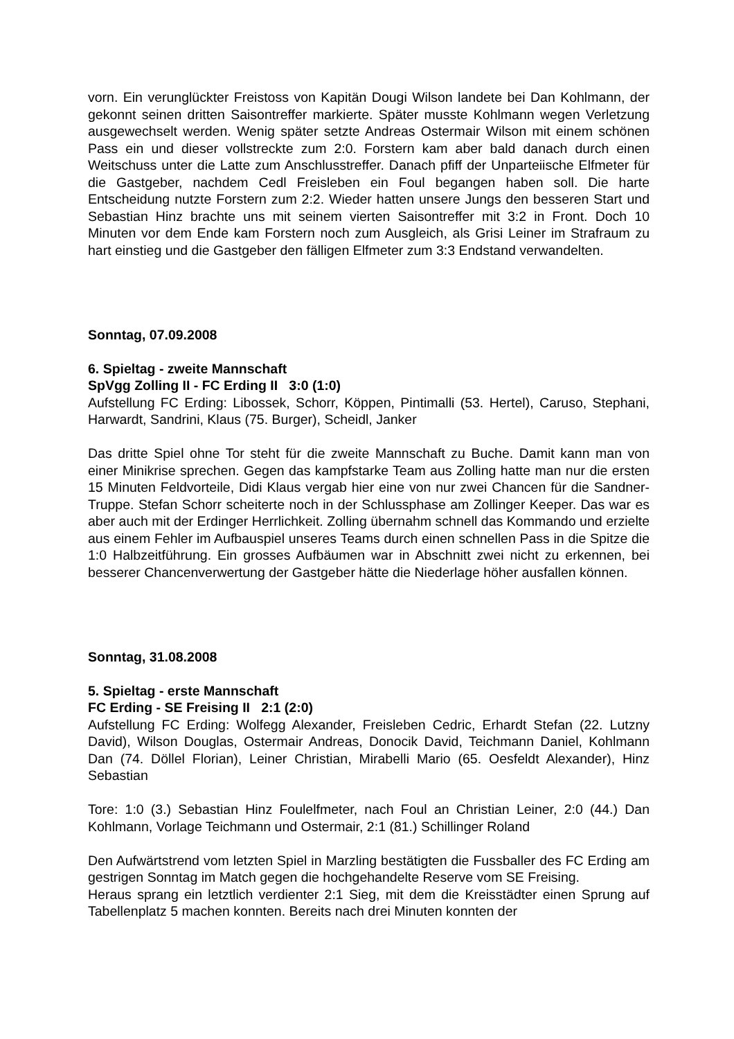vorn. Ein verunglückter Freistoss von Kapitän Dougi Wilson landete bei Dan Kohlmann, der gekonnt seinen dritten Saisontreffer markierte. Später musste Kohlmann wegen Verletzung ausgewechselt werden. Wenig später setzte Andreas Ostermair Wilson mit einem schönen Pass ein und dieser vollstreckte zum 2:0. Forstern kam aber bald danach durch einen Weitschuss unter die Latte zum Anschlusstreffer. Danach pfiff der Unparteiische Elfmeter für die Gastgeber, nachdem Cedl Freisleben ein Foul begangen haben soll. Die harte Entscheidung nutzte Forstern zum 2:2. Wieder hatten unsere Jungs den besseren Start und Sebastian Hinz brachte uns mit seinem vierten Saisontreffer mit 3:2 in Front. Doch 10 Minuten vor dem Ende kam Forstern noch zum Ausgleich, als Grisi Leiner im Strafraum zu hart einstieg und die Gastgeber den fälligen Elfmeter zum 3:3 Endstand verwandelten.
Sonntag, 07.09.2008
6. Spieltag - zweite Mannschaft
SpVgg Zolling II - FC Erding II 3:0 (1:0)
Aufstellung FC Erding: Libossek, Schorr, Köppen, Pintimalli (53. Hertel), Caruso, Stephani, Harwardt, Sandrini, Klaus (75. Burger), Scheidl, Janker
Das dritte Spiel ohne Tor steht für die zweite Mannschaft zu Buche. Damit kann man von einer Minikrise sprechen. Gegen das kampfstarke Team aus Zolling hatte man nur die ersten 15 Minuten Feldvorteile, Didi Klaus vergab hier eine von nur zwei Chancen für die Sandner-Truppe. Stefan Schorr scheiterte noch in der Schlussphase am Zollinger Keeper. Das war es aber auch mit der Erdinger Herrlichkeit. Zolling übernahm schnell das Kommando und erzielte aus einem Fehler im Aufbauspiel unseres Teams durch einen schnellen Pass in die Spitze die 1:0 Halbzeitführung. Ein grosses Aufbäumen war in Abschnitt zwei nicht zu erkennen, bei besserer Chancenverwertung der Gastgeber hätte die Niederlage höher ausfallen können.
Sonntag, 31.08.2008
5. Spieltag - erste Mannschaft
FC Erding - SE Freising II 2:1 (2:0)
Aufstellung FC Erding: Wolfegg Alexander, Freisleben Cedric, Erhardt Stefan (22. Lutzny David), Wilson Douglas, Ostermair Andreas, Donocik David, Teichmann Daniel, Kohlmann Dan (74. Döllel Florian), Leiner Christian, Mirabelli Mario (65. Oesfeldt Alexander), Hinz Sebastian
Tore: 1:0 (3.) Sebastian Hinz Foulelfmeter, nach Foul an Christian Leiner, 2:0 (44.) Dan Kohlmann, Vorlage Teichmann und Ostermair, 2:1 (81.) Schillinger Roland
Den Aufwärtstrend vom letzten Spiel in Marzling bestätigten die Fussballer des FC Erding am gestrigen Sonntag im Match gegen die hochgehandelte Reserve vom SE Freising.
Heraus sprang ein letztlich verdienter 2:1 Sieg, mit dem die Kreisstädter einen Sprung auf Tabellenplatz 5 machen konnten. Bereits nach drei Minuten konnten der